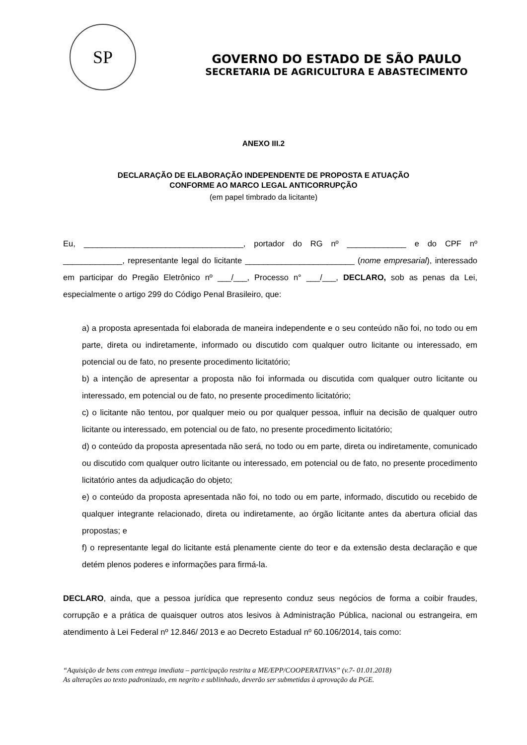SP
GOVERNO DO ESTADO DE SÃO PAULO
SECRETARIA DE AGRICULTURA E ABASTECIMENTO
ANEXO III.2
DECLARAÇÃO DE ELABORAÇÃO INDEPENDENTE DE PROPOSTA E ATUAÇÃO
CONFORME AO MARCO LEGAL ANTICORRUPÇÃO
(em papel timbrado da licitante)
Eu, ___________________________________, portador do RG nº _____________ e do CPF nº _____________, representante legal do licitante ________________________ (nome empresarial), interessado em participar do Pregão Eletrônico nº ___/___, Processo n° ___/___, DECLARO, sob as penas da Lei, especialmente o artigo 299 do Código Penal Brasileiro, que:
a) a proposta apresentada foi elaborada de maneira independente e o seu conteúdo não foi, no todo ou em parte, direta ou indiretamente, informado ou discutido com qualquer outro licitante ou interessado, em potencial ou de fato, no presente procedimento licitatório;
b) a intenção de apresentar a proposta não foi informada ou discutida com qualquer outro licitante ou interessado, em potencial ou de fato, no presente procedimento licitatório;
c) o licitante não tentou, por qualquer meio ou por qualquer pessoa, influir na decisão de qualquer outro licitante ou interessado, em potencial ou de fato, no presente procedimento licitatório;
d) o conteúdo da proposta apresentada não será, no todo ou em parte, direta ou indiretamente, comunicado ou discutido com qualquer outro licitante ou interessado, em potencial ou de fato, no presente procedimento licitatório antes da adjudicação do objeto;
e) o conteúdo da proposta apresentada não foi, no todo ou em parte, informado, discutido ou recebido de qualquer integrante relacionado, direta ou indiretamente, ao órgão licitante antes da abertura oficial das propostas; e
f) o representante legal do licitante está plenamente ciente do teor e da extensão desta declaração e que detém plenos poderes e informações para firmá-la.
DECLARO, ainda, que a pessoa jurídica que represento conduz seus negócios de forma a coibir fraudes, corrupção e a prática de quaisquer outros atos lesivos à Administração Pública, nacional ou estrangeira, em atendimento à Lei Federal nº 12.846/ 2013 e ao Decreto Estadual nº 60.106/2014, tais como:
“Aquisição de bens com entrega imediata – participação restrita a ME/EPP/COOPERATIVAS” (v.7- 01.01.2018)
As alterações ao texto padronizado, em negrito e sublinhado, deverão ser submetidas à aprovação da PGE.